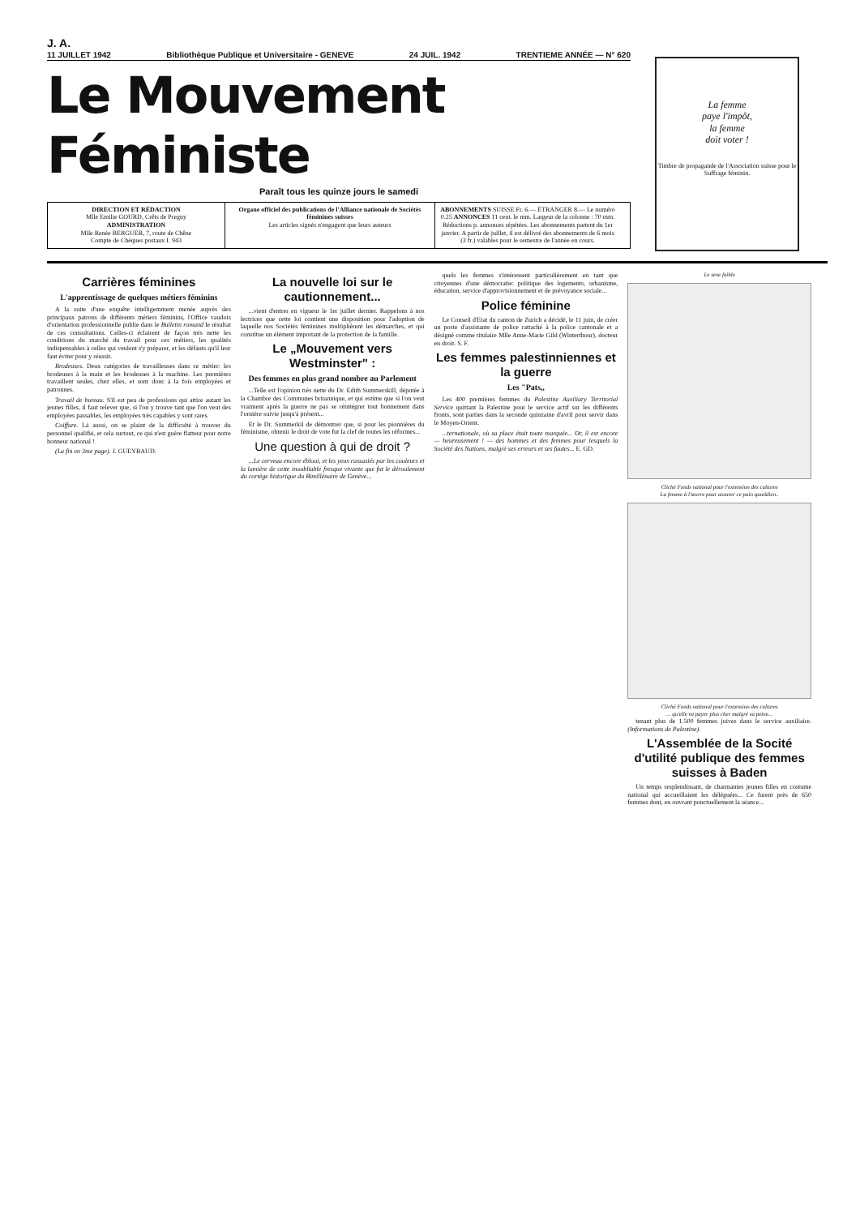J. A.
11 JUILLET 1942 Bibliothèque Publique et Universitaire - GENEVE 24 JUIL. 1942 TRENTIEME ANNÉE — N° 620
Le Mouvement Féministe
Paraît tous les quinze jours le samedi
DIRECTION ET RÉDACTION
Mlle Emilie GOURD, Crêts de Pregny
ADMINISTRATION
Mlle Renée BERGUER, 7, route de Chêne
Compte de Chèques postaux I. 943
Organe officiel des publications de l'Alliance nationale de Sociétés féminines suisses
Les articles signés n'engagent que leurs auteurs
ABONNEMENTS SUISSE Fr. 6.— ÉTRANGER 8.— Le numéro 0.25 ANNONCES 11 cent. le mm. Largeur de la colonne : 70 mm. Réductions p. annonces répétées. Les abonnements partent du 1er janvier. A partir de juillet, il est délivré des abonnements de 6 mois (3 fr.) valables pour le semestre de l'année en cours.
La femme
paye l'impôt,
la femme
doit voter !
Timbre de propagande de l'Association suisse pour le Suffrage féminin.
Carrières féminines
L'apprentissage de quelques métiers féminins
A la suite d'une enquête intelligemment menée auprès des principaux patrons de différents métiers féminins, l'Office vaudois d'orientation professionnelle publie dans le Bulletin romand le résultat de ces consultations. Celles-ci éclairent de façon très nette les conditions du marché du travail pour ces métiers, les qualités indispensables à celles qui veulent s'y préparer, et les défauts qu'il leur faut éviter pour y réussir.
Brodeuses. Deux catégories de travailleuses dans ce métier: les brodeuses à la main et les brodeuses à la machine. Les premières travaillent seules, chez elles, et sont donc à la fois employées et patronnes.
Travail de bureau. S'il est peu de professions qui attire autant les jeunes filles, il faut relever que, si l'on y trouve tant que l'on veut des employées passables, les employées très capables y sont rares.
Coiffure. Là aussi, on se plaint de la difficulté à trouver du personnel qualifié, et cela surtout, ce qui n'est guère flatteur pour notre honneur national !
(La fin en 3me page). J. GUEYBAUD.
La nouvelle loi sur le cautionnement...
...vient d'entrer en vigueur le 1er juillet dernier. Rappelons à nos lectrices que cette loi contient une disposition pour l'adoption de laquelle nos Sociétés féminines multiplièrent les démarches, et qui constitue un élément important de la protection de la famille.
Le „Mouvement vers Westminster" :
Des femmes en plus grand nombre au Parlement
...Telle est l'opinion très nette du Dr. Edith Summerskill, députée à la Chambre des Communes britannique, et qui estime que si l'on veut vraiment après la guerre ne pas se réintégrer tout bonnement dans l'ornière suivie jusqu'à présent...
Et le Dr. Summerkil de démontrer que, si pour les pionnières du féminisme, obtenir le droit de vote fut la clef de toutes les réformes...
Une question à qui de droit ?
...Le cerveau encore ébloui, et les yeux rassasiés par les couleurs et la lumière de cette inoubliable fresque vivante que fut le déroulement du cortège historique du Bimillénaire de Genève...
quels les femmes s'intéressent particulièrement en tant que citoyennes d'une démocratie: politique des logements, urbanisme, éducation, service d'approvisionnement et de prévoyance sociale...
Police féminine
Le Conseil d'Etat du canton de Zurich a décidé, le 11 juin, de créer un poste d'assistante de police rattaché à la police cantonale et a désigné comme titulaire Mlle Anne-Marie Gild (Winterthour), docteur en droit. S. F.
Les femmes palestinniennes et la guerre
Les "Pats„
Les 400 premières femmes du Palestine Auxiliary Territorial Service quittant la Palestine pour le service actif sur les différents fronts, sont parties dans la seconde quinzaine d'avril pour servir dans le Moyen-Orient.
...ternationale, où sa place était toute marquée... Or, il est encore — heureusement ! — des hommes et des femmes pour lesquels la Société des Nations, malgré ses erreurs et ses fautes... E. GD.
Le sexe faible
Cliché Fonds national pour l'extension des cultures
La femme à l'œuvre pour assurer ce pain quotidien..
Cliché Fonds national pour l'extension des cultures
... qu'elle va payer plus cher malgré sa peine...
tenant plus de 1.500 femmes juives dans le service auxiliaire. (Informations de Palestine).
L'Assemblée de la Socité d'utilité publique des femmes suisses à Baden
Un temps resplendissant, de charmantes jeunes filles en costume national qui accueillaient les déléguées... Ce furent près de 650 femmes dont, en ouvrant ponctuellement la séance...